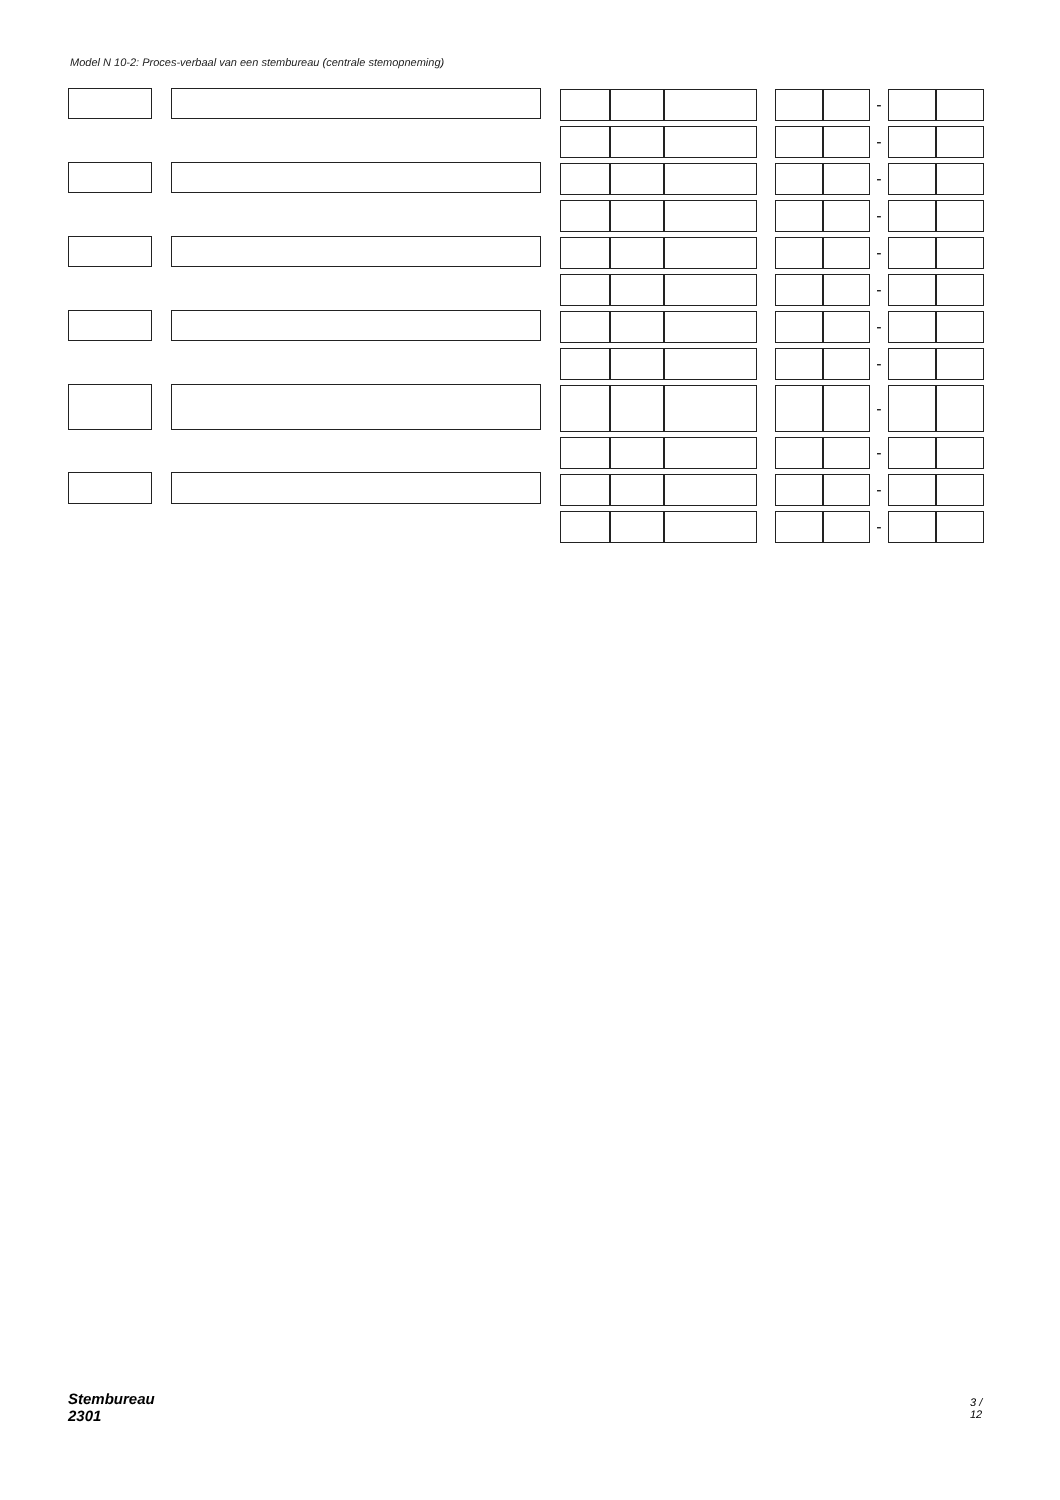Model N 10-2: Proces-verbaal van een stembureau (centrale stemopneming)
-
-
-
-
-
-
-
-
-
-
-
-
Stembureau 2301 3 / 12